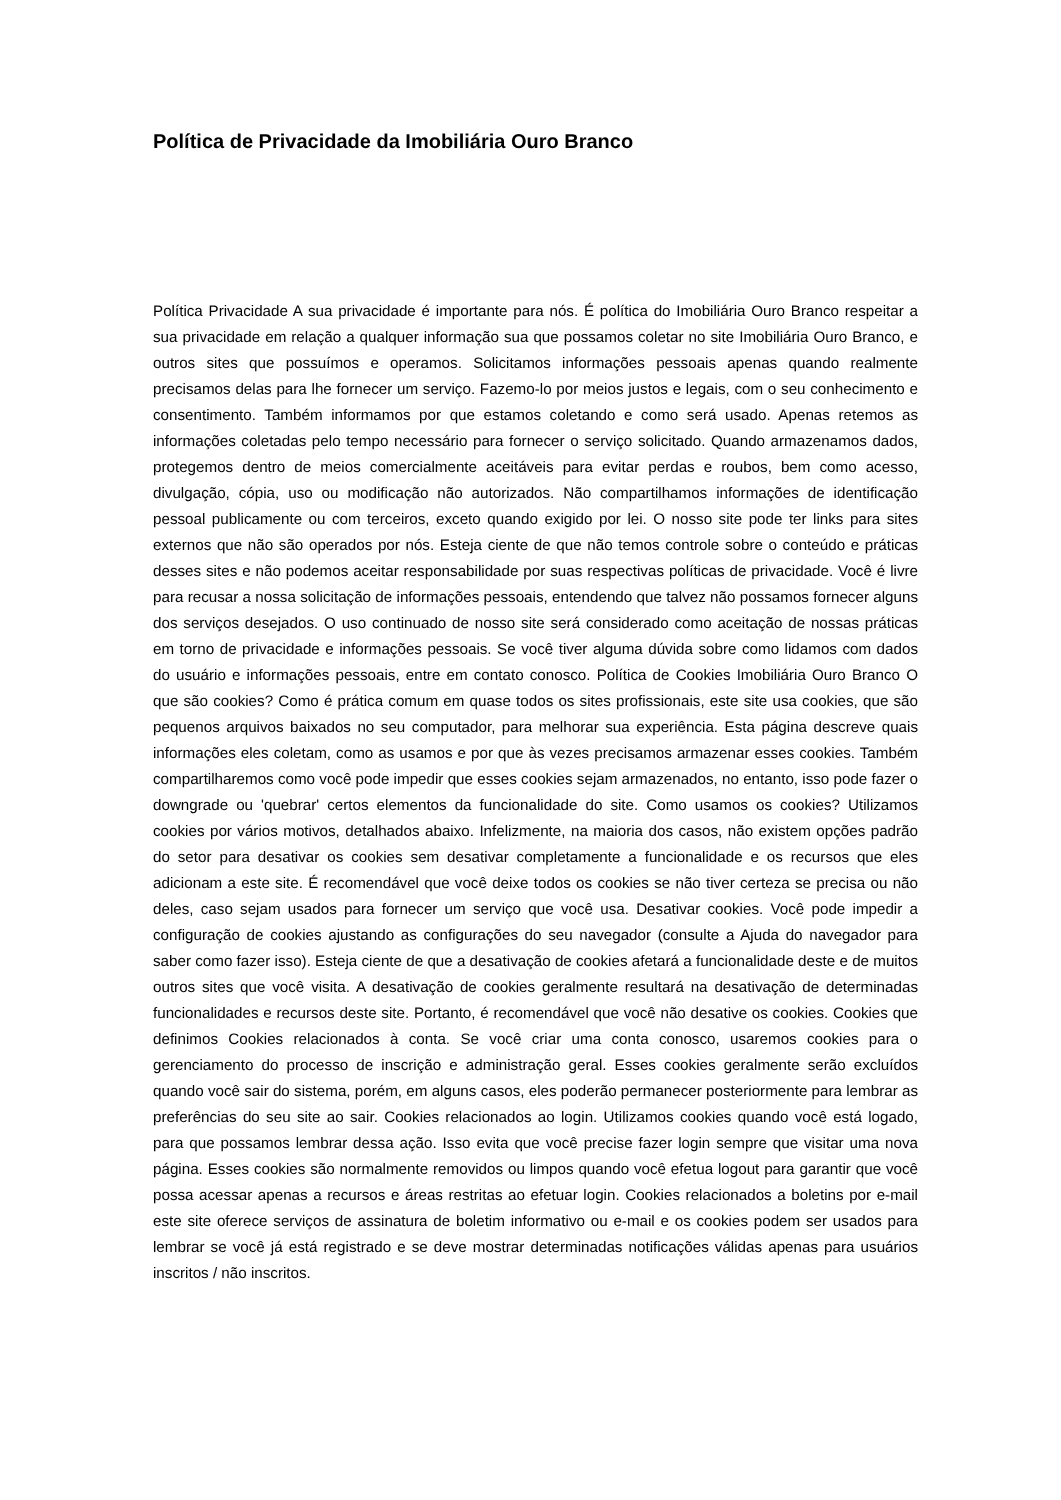Política de Privacidade da Imobiliária Ouro Branco
Política Privacidade A sua privacidade é importante para nós. É política do Imobiliária Ouro Branco respeitar a sua privacidade em relação a qualquer informação sua que possamos coletar no site Imobiliária Ouro Branco, e outros sites que possuímos e operamos. Solicitamos informações pessoais apenas quando realmente precisamos delas para lhe fornecer um serviço. Fazemo-lo por meios justos e legais, com o seu conhecimento e consentimento. Também informamos por que estamos coletando e como será usado. Apenas retemos as informações coletadas pelo tempo necessário para fornecer o serviço solicitado. Quando armazenamos dados, protegemos dentro de meios comercialmente aceitáveis para evitar perdas e roubos, bem como acesso, divulgação, cópia, uso ou modificação não autorizados. Não compartilhamos informações de identificação pessoal publicamente ou com terceiros, exceto quando exigido por lei. O nosso site pode ter links para sites externos que não são operados por nós. Esteja ciente de que não temos controle sobre o conteúdo e práticas desses sites e não podemos aceitar responsabilidade por suas respectivas políticas de privacidade. Você é livre para recusar a nossa solicitação de informações pessoais, entendendo que talvez não possamos fornecer alguns dos serviços desejados. O uso continuado de nosso site será considerado como aceitação de nossas práticas em torno de privacidade e informações pessoais. Se você tiver alguma dúvida sobre como lidamos com dados do usuário e informações pessoais, entre em contato conosco. Política de Cookies Imobiliária Ouro Branco O que são cookies? Como é prática comum em quase todos os sites profissionais, este site usa cookies, que são pequenos arquivos baixados no seu computador, para melhorar sua experiência. Esta página descreve quais informações eles coletam, como as usamos e por que às vezes precisamos armazenar esses cookies. Também compartilharemos como você pode impedir que esses cookies sejam armazenados, no entanto, isso pode fazer o downgrade ou 'quebrar' certos elementos da funcionalidade do site. Como usamos os cookies? Utilizamos cookies por vários motivos, detalhados abaixo. Infelizmente, na maioria dos casos, não existem opções padrão do setor para desativar os cookies sem desativar completamente a funcionalidade e os recursos que eles adicionam a este site. É recomendável que você deixe todos os cookies se não tiver certeza se precisa ou não deles, caso sejam usados para fornecer um serviço que você usa. Desativar cookies. Você pode impedir a configuração de cookies ajustando as configurações do seu navegador (consulte a Ajuda do navegador para saber como fazer isso). Esteja ciente de que a desativação de cookies afetará a funcionalidade deste e de muitos outros sites que você visita. A desativação de cookies geralmente resultará na desativação de determinadas funcionalidades e recursos deste site. Portanto, é recomendável que você não desative os cookies. Cookies que definimos Cookies relacionados à conta. Se você criar uma conta conosco, usaremos cookies para o gerenciamento do processo de inscrição e administração geral. Esses cookies geralmente serão excluídos quando você sair do sistema, porém, em alguns casos, eles poderão permanecer posteriormente para lembrar as preferências do seu site ao sair. Cookies relacionados ao login. Utilizamos cookies quando você está logado, para que possamos lembrar dessa ação. Isso evita que você precise fazer login sempre que visitar uma nova página. Esses cookies são normalmente removidos ou limpos quando você efetua logout para garantir que você possa acessar apenas a recursos e áreas restritas ao efetuar login. Cookies relacionados a boletins por e-mail este site oferece serviços de assinatura de boletim informativo ou e-mail e os cookies podem ser usados para lembrar se você já está registrado e se deve mostrar determinadas notificações válidas apenas para usuários inscritos / não inscritos.